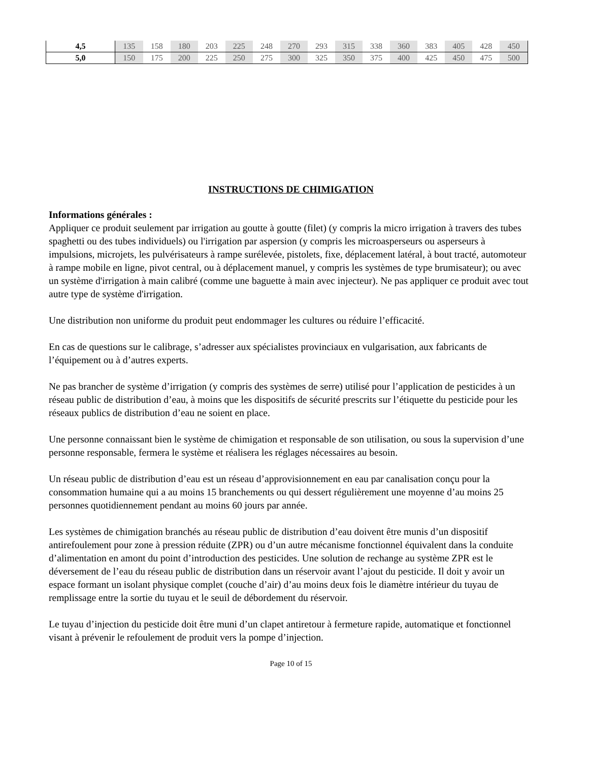| 4,5 | 135 | 158 | 180 | 203 | 225 | 248 | 270 | 293 | 315 | 338 | 360 | 383 | 405 | 428 | 450 |
| 5,0 | 150 | 175 | 200 | 225 | 250 | 275 | 300 | 325 | 350 | 375 | 400 | 425 | 450 | 475 | 500 |
INSTRUCTIONS DE CHIMIGATION
Informations générales :
Appliquer ce produit seulement par irrigation au goutte à goutte (filet) (y compris la micro irrigation à travers des tubes spaghetti ou des tubes individuels) ou l'irrigation par aspersion (y compris les microasperseurs ou asperseurs à impulsions, microjets, les pulvérisateurs à rampe surélevée, pistolets, fixe, déplacement latéral, à bout tracté, automoteur à rampe mobile en ligne, pivot central, ou à déplacement manuel, y compris les systèmes de type brumisateur); ou avec un système d'irrigation à main calibré (comme une baguette à main avec injecteur). Ne pas appliquer ce produit avec tout autre type de système d'irrigation.
Une distribution non uniforme du produit peut endommager les cultures ou réduire l’efficacité.
En cas de questions sur le calibrage, s’adresser aux spécialistes provinciaux en vulgarisation, aux fabricants de l’équipement ou à d’autres experts.
Ne pas brancher de système d’irrigation (y compris des systèmes de serre) utilisé pour l’application de pesticides à un réseau public de distribution d’eau, à moins que les dispositifs de sécurité prescrits sur l’étiquette du pesticide pour les réseaux publics de distribution d’eau ne soient en place.
Une personne connaissant bien le système de chimigation et responsable de son utilisation, ou sous la supervision d’une personne responsable, fermera le système et réalisera les réglages nécessaires au besoin.
Un réseau public de distribution d’eau est un réseau d’approvisionnement en eau par canalisation conçu pour la consommation humaine qui a au moins 15 branchements ou qui dessert régulièrement une moyenne d’au moins 25 personnes quotidiennement pendant au moins 60 jours par année.
Les systèmes de chimigation branchés au réseau public de distribution d’eau doivent être munis d’un dispositif antirefoulement pour zone à pression réduite (ZPR) ou d’un autre mécanisme fonctionnel équivalent dans la conduite d’alimentation en amont du point d’introduction des pesticides. Une solution de rechange au système ZPR est le déversement de l’eau du réseau public de distribution dans un réservoir avant l’ajout du pesticide. Il doit y avoir un espace formant un isolant physique complet (couche d’air) d’au moins deux fois le diamètre intérieur du tuyau de remplissage entre la sortie du tuyau et le seuil de débordement du réservoir.
Le tuyau d’injection du pesticide doit être muni d’un clapet antiretour à fermeture rapide, automatique et fonctionnel visant à prévenir le refoulement de produit vers la pompe d’injection.
Page 10 of 15